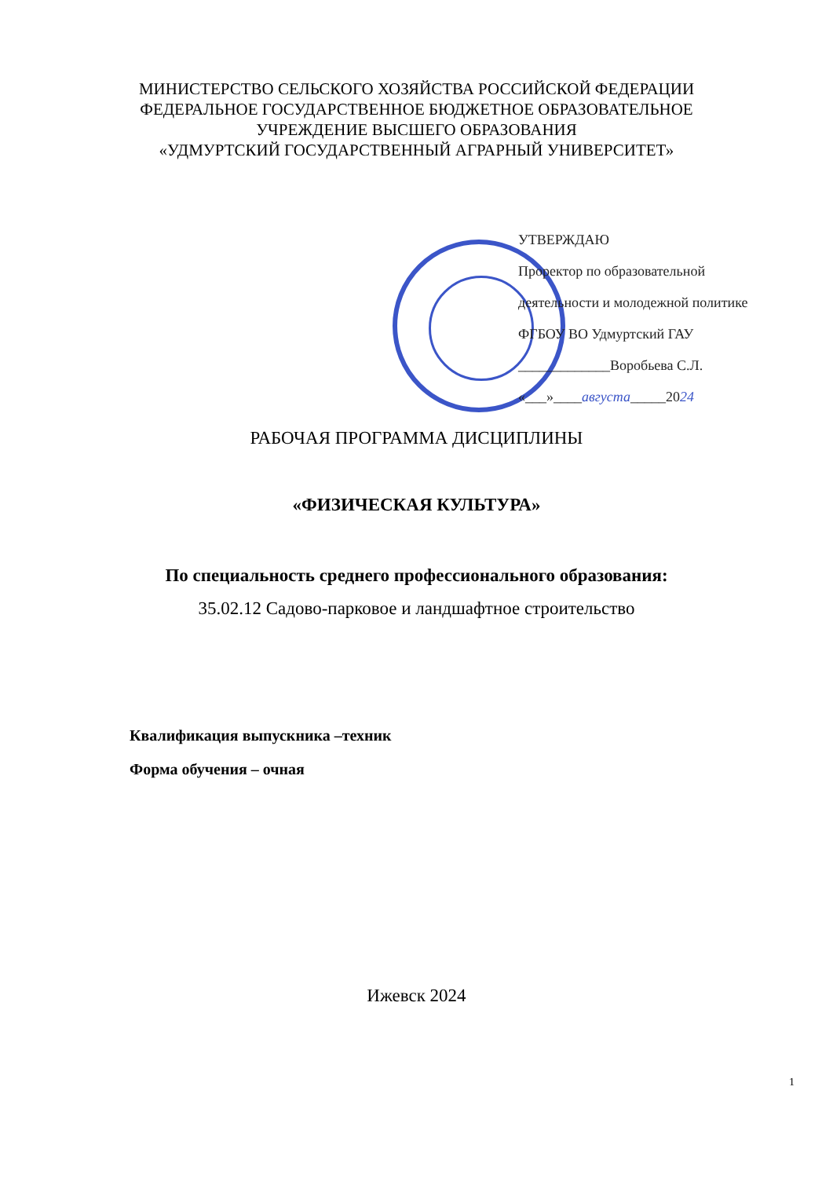МИНИСТЕРСТВО СЕЛЬСКОГО ХОЗЯЙСТВА РОССИЙСКОЙ ФЕДЕРАЦИИ
ФЕДЕРАЛЬНОЕ ГОСУДАРСТВЕННОЕ БЮДЖЕТНОЕ ОБРАЗОВАТЕЛЬНОЕ
УЧРЕЖДЕНИЕ ВЫСШЕГО ОБРАЗОВАНИЯ
«УДМУРТСКИЙ ГОСУДАРСТВЕННЫЙ АГРАРНЫЙ УНИВЕРСИТЕТ»
УТВЕРЖДАЮ
Проректор по образовательной
деятельности и молодежной политике
ФГБОУ ВО Удмуртский ГАУ
_____________Воробьева С.Л.
«___»____августа_____2024
РАБОЧАЯ ПРОГРАММА ДИСЦИПЛИНЫ
«ФИЗИЧЕСКАЯ КУЛЬТУРА»
По специальность среднего профессионального образования:
35.02.12 Садово-парковое и ландшафтное строительство
Квалификация выпускника –техник
Форма обучения – очная
Ижевск 2024
1